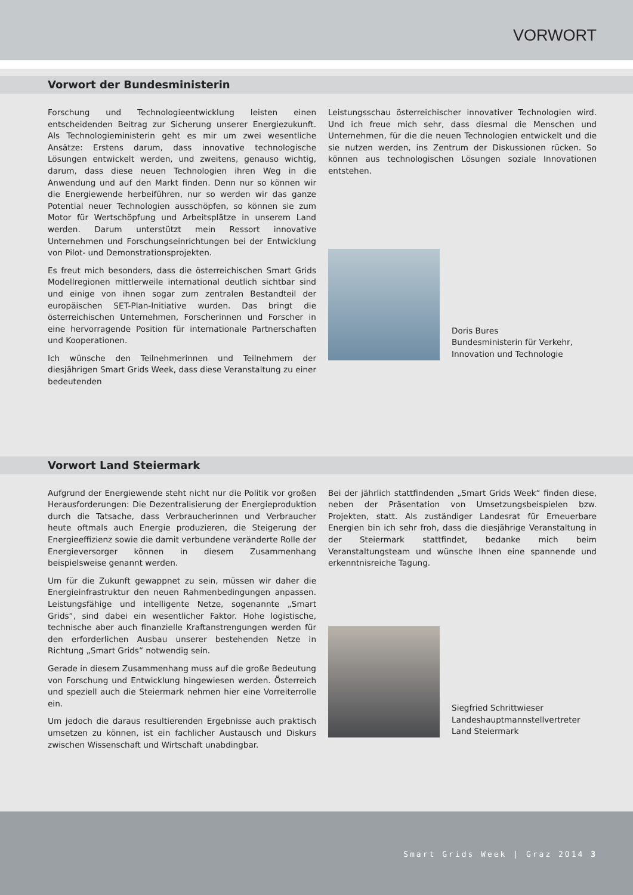VORWORT
Vorwort der Bundesministerin
Forschung und Technologieentwicklung leisten einen entscheidenden Beitrag zur Sicherung unserer Energiezukunft. Als Technologieministerin geht es mir um zwei wesentliche Ansätze: Erstens darum, dass innovative technologische Lösungen entwickelt werden, und zweitens, genauso wichtig, darum, dass diese neuen Technologien ihren Weg in die Anwendung und auf den Markt finden. Denn nur so können wir die Energiewende herbeiführen, nur so werden wir das ganze Potential neuer Technologien ausschöpfen, so können sie zum Motor für Wertschöpfung und Arbeitsplätze in unserem Land werden. Darum unterstützt mein Ressort innovative Unternehmen und Forschungseinrichtungen bei der Entwicklung von Pilot- und Demonstrationsprojekten.
Es freut mich besonders, dass die österreichischen Smart Grids Modellregionen mittlerweile international deutlich sichtbar sind und einige von ihnen sogar zum zentralen Bestandteil der europäischen SET-Plan-Initiative wurden. Das bringt die österreichischen Unternehmen, Forscherinnen und Forscher in eine hervorragende Position für internationale Partnerschaften und Kooperationen.
Ich wünsche den Teilnehmerinnen und Teilnehmern der diesjährigen Smart Grids Week, dass diese Veranstaltung zu einer bedeutenden
Leistungsschau österreichischer innovativer Technologien wird. Und ich freue mich sehr, dass diesmal die Menschen und Unternehmen, für die die neuen Technologien entwickelt und die sie nutzen werden, ins Zentrum der Diskussionen rücken. So können aus technologischen Lösungen soziale Innovationen entstehen.
Doris Bures
Bundesministerin für Verkehr,
Innovation und Technologie
Vorwort Land Steiermark
Aufgrund der Energiewende steht nicht nur die Politik vor großen Herausforderungen: Die Dezentralisierung der Energieproduktion durch die Tatsache, dass Verbraucherinnen und Verbraucher heute oftmals auch Energie produzieren, die Steigerung der Energieeffizienz sowie die damit verbundene veränderte Rolle der Energieversorger können in diesem Zusammenhang beispielsweise genannt werden.
Um für die Zukunft gewappnet zu sein, müssen wir daher die Energieinfrastruktur den neuen Rahmenbedingungen anpassen. Leistungsfähige und intelligente Netze, sogenannte „Smart Grids“, sind dabei ein wesentlicher Faktor. Hohe logistische, technische aber auch finanzielle Kraftanstrengungen werden für den erforderlichen Ausbau unserer bestehenden Netze in Richtung „Smart Grids“ notwendig sein.
Gerade in diesem Zusammenhang muss auf die große Bedeutung von Forschung und Entwicklung hingewiesen werden. Österreich und speziell auch die Steiermark nehmen hier eine Vorreiterrolle ein.
Um jedoch die daraus resultierenden Ergebnisse auch praktisch umsetzen zu können, ist ein fachlicher Austausch und Diskurs zwischen Wissenschaft und Wirtschaft unabdingbar.
Bei der jährlich stattfindenden „Smart Grids Week“ finden diese, neben der Präsentation von Umsetzungsbeispielen bzw. Projekten, statt. Als zuständiger Landesrat für Erneuerbare Energien bin ich sehr froh, dass die diesjährige Veranstaltung in der Steiermark stattfindet, bedanke mich beim Veranstaltungsteam und wünsche Ihnen eine spannende und erkenntnisreiche Tagung.
Siegfried Schrittwieser
Landeshauptmannstellvertreter
Land Steiermark
Smart Grids Week | Graz 2014 3